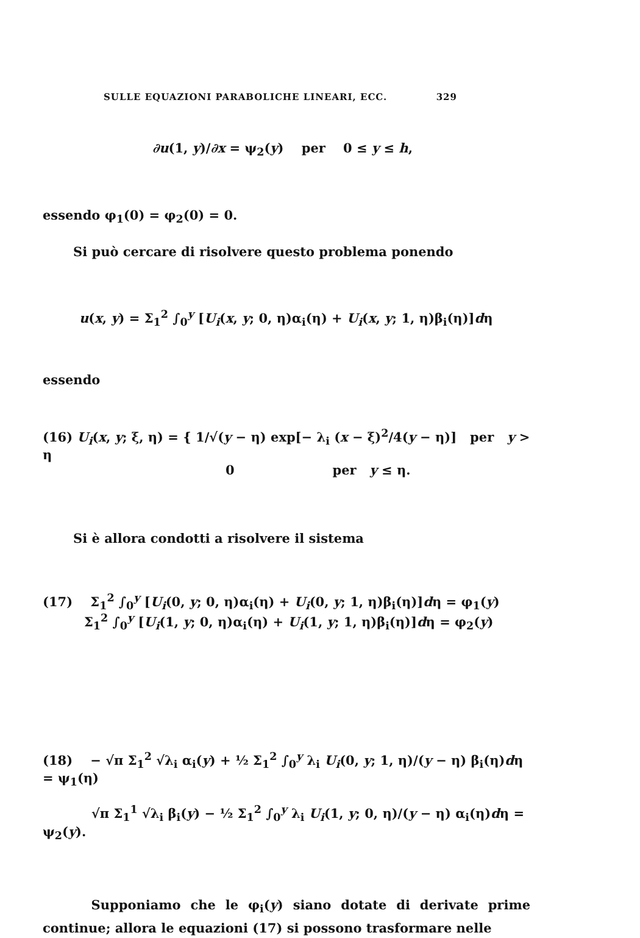SULLE EQUAZIONI PARABOLICHE LINEARI, ECC. 329
∂u(1, y)/∂x = ψ<sub>2</sub>(y) per 0 ≤ y ≤ h,
essendo φ<sub>1</sub>(0) = φ<sub>2</sub>(0) = 0.
Si può cercare di risolvere questo problema ponendo
u(x, y) = Σ<sub>1</sub><sup>2</sup> ∫<sub>0</sub><sup>y</sup> [U<sub>i</sub>(x, y; 0, η)α<sub>i</sub>(η) + U<sub>i</sub>(x, y; 1, η)β<sub>i</sub>(η)]dη
essendo
(16) U<sub>i</sub>(x, y; ξ, η) = { 1/√(y − η) exp[− λ<sub>i</sub> (x − ξ)<sup>2</sup>/4(y − η)] per y > η
0 per y ≤ η.
Si è allora condotti a risolvere il sistema
(17) Σ<sub>1</sub><sup>2</sup> ∫<sub>0</sub><sup>y</sup> [U<sub>i</sub>(0, y; 0, η)α<sub>i</sub>(η) + U<sub>i</sub>(0, y; 1, η)β<sub>i</sub>(η)]dη = φ<sub>1</sub>(y)
Σ<sub>1</sub><sup>2</sup> ∫<sub>0</sub><sup>y</sup> [U<sub>i</sub>(1, y; 0, η)α<sub>i</sub>(η) + U<sub>i</sub>(1, y; 1, η)β<sub>i</sub>(η)]dη = φ<sub>2</sub>(y)
(18) − √π Σ<sub>1</sub><sup>2</sup> √λ<sub>i</sub> α<sub>i</sub>(y) + ½ Σ<sub>1</sub><sup>2</sup> ∫<sub>0</sub><sup>y</sup> λ<sub>i</sub> U<sub>i</sub>(0, y; 1, η)/(y − η) β<sub>i</sub>(η)dη = ψ<sub>1</sub>(η)
√π Σ<sub>1</sub><sup>1</sup> √λ<sub>i</sub> β<sub>i</sub>(y) − ½ Σ<sub>1</sub><sup>2</sup> ∫<sub>0</sub><sup>y</sup> λ<sub>i</sub> U<sub>i</sub>(1, y; 0, η)/(y − η) α<sub>i</sub>(η)dη = ψ<sub>2</sub>(y).
Supponiamo che le φ<sub>i</sub>(y) siano dotate di derivate prime continue; allora le equazioni (17) si possono trasformare nelle